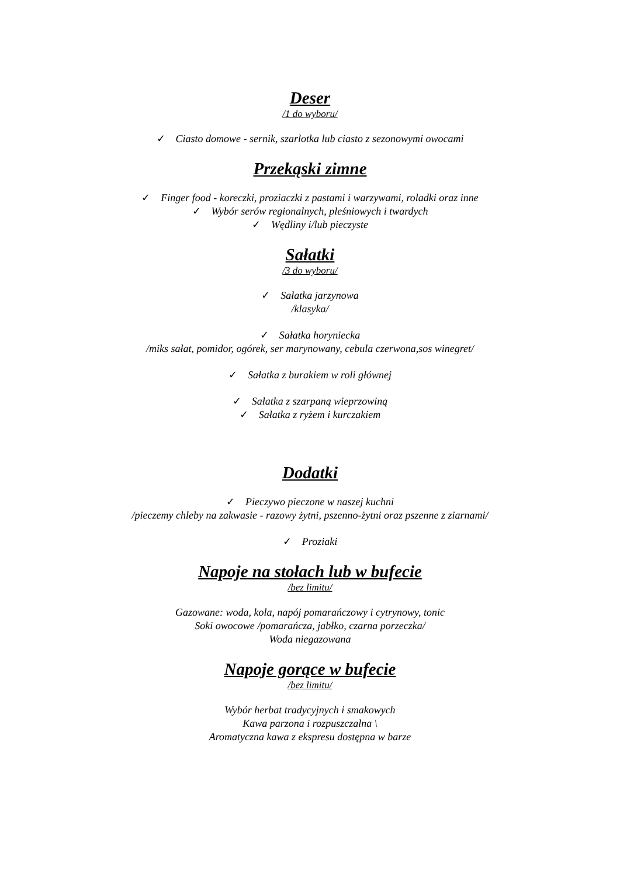Deser
/1 do wyboru/
✓ Ciasto domowe - sernik, szarlotka lub ciasto z sezonowymi owocami
Przekąski zimne
✓ Finger food - koreczki, proziaczki z pastami i warzywami, roladki oraz inne
✓ Wybór serów regionalnych, pleśniowych i twardych
✓ Wędliny i/lub pieczyste
Sałatki
/3 do wyboru/
✓ Sałatka jarzynowa
/klasyka/
✓ Sałatka horyniecka
/miks sałat, pomidor, ogórek, ser marynowany, cebula czerwona,sos winegret/
✓ Sałatka z burakiem w roli głównej
✓ Sałatka z szarpaną wieprzowiną
✓ Sałatka z ryżem i kurczakiem
Dodatki
✓ Pieczywo pieczone w naszej kuchni
/pieczemy chleby na zakwasie - razowy żytni, pszenno-żytni oraz pszenne z ziarnami/
✓ Proziaki
Napoje na stołach lub w bufecie
/bez limitu/
Gazowane: woda, kola, napój pomarańczowy i cytrynowy, tonic
Soki owocowe /pomarańcza, jabłko, czarna porzeczka/
Woda niegazowana
Napoje gorące w bufecie
/bez limitu/
Wybór herbat tradycyjnych i smakowych
Kawa parzona i rozpuszczalna \
Aromatyczna kawa z ekspresu dostępna w barze